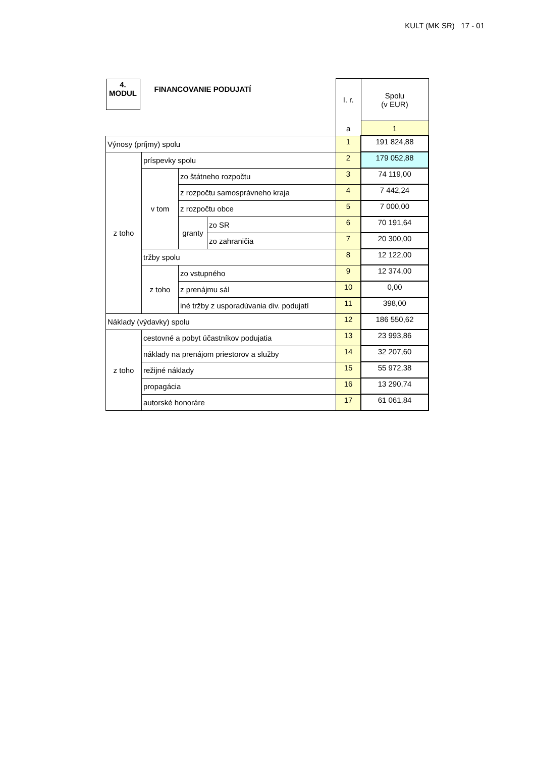KULT (MK SR) 17 - 01
| 4. MODUL FINANCOVANIE PODUJATÍ | | | | I. r. | Spolu (v EUR) |
| | | | | a | 1 |
| Výnosy (príjmy) spolu | | | | 1 | 191 824,88 |
| z toho | príspevky spolu | | | 2 | 179 052,88 |
| | v tom | zo štátneho rozpočtu | | 3 | 74 119,00 |
| | | z rozpočtu samosprávneho kraja | | 4 | 7 442,24 |
| | | z rozpočtu obce | | 5 | 7 000,00 |
| | | granty | zo SR | 6 | 70 191,64 |
| | | | zo zahraničia | 7 | 20 300,00 |
| | tržby spolu | | | 8 | 12 122,00 |
| | z toho | zo vstupného | | 9 | 12 374,00 |
| | | z prenájmu sál | | 10 | 0,00 |
| | | iné tržby z usporadúvania div. podujatí | | 11 | 398,00 |
| Náklady (výdavky) spolu | | | | 12 | 186 550,62 |
| z toho | cestovné a pobyt účastníkov podujatia | | | 13 | 23 993,86 |
| | náklady na prenájom priestorov a služby | | | 14 | 32 207,60 |
| | režijné náklady | | | 15 | 55 972,38 |
| | propagácia | | | 16 | 13 290,74 |
| | autorské honoráre | | | 17 | 61 061,84 |